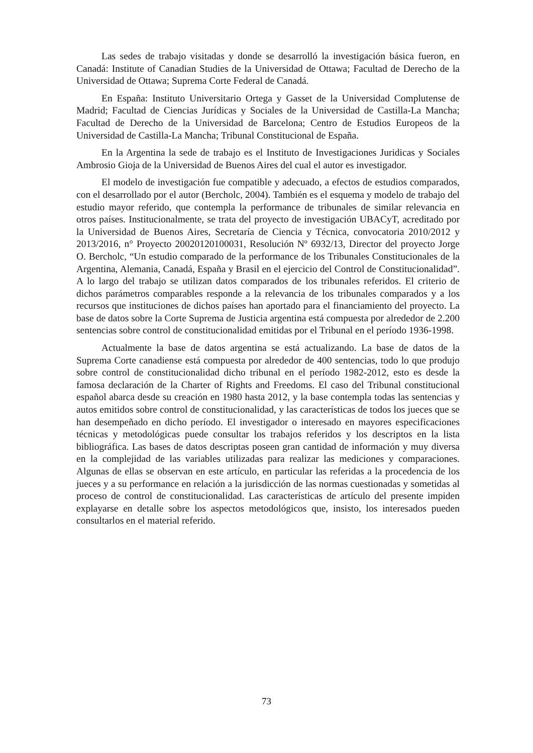Las sedes de trabajo visitadas y donde se desarrolló la investigación básica fueron, en Canadá: Institute of Canadian Studies de la Universidad de Ottawa; Facultad de Derecho de la Universidad de Ottawa; Suprema Corte Federal de Canadá.
En España: Instituto Universitario Ortega y Gasset de la Universidad Complutense de Madrid; Facultad de Ciencias Jurídicas y Sociales de la Universidad de Castilla-La Mancha; Facultad de Derecho de la Universidad de Barcelona; Centro de Estudios Europeos de la Universidad de Castilla-La Mancha; Tribunal Constitucional de España.
En la Argentina la sede de trabajo es el Instituto de Investigaciones Juridicas y Sociales Ambrosio Gioja de la Universidad de Buenos Aires del cual el autor es investigador.
El modelo de investigación fue compatible y adecuado, a efectos de estudios comparados, con el desarrollado por el autor (Bercholc, 2004). También es el esquema y modelo de trabajo del estudio mayor referido, que contempla la performance de tribunales de similar relevancia en otros países. Institucionalmente, se trata del proyecto de investigación UBACyT, acreditado por la Universidad de Buenos Aires, Secretaría de Ciencia y Técnica, convocatoria 2010/2012 y 2013/2016, n° Proyecto 20020120100031, Resolución Nº 6932/13, Director del proyecto Jorge O. Bercholc, “Un estudio comparado de la performance de los Tribunales Constitucionales de la Argentina, Alemania, Canadá, España y Brasil en el ejercicio del Control de Constitucionalidad”. A lo largo del trabajo se utilizan datos comparados de los tribunales referidos. El criterio de dichos parámetros comparables responde a la relevancia de los tribunales comparados y a los recursos que instituciones de dichos países han aportado para el financiamiento del proyecto. La base de datos sobre la Corte Suprema de Justicia argentina está compuesta por alrededor de 2.200 sentencias sobre control de constitucionalidad emitidas por el Tribunal en el período 1936-1998.
Actualmente la base de datos argentina se está actualizando. La base de datos de la Suprema Corte canadiense está compuesta por alrededor de 400 sentencias, todo lo que produjo sobre control de constitucionalidad dicho tribunal en el período 1982-2012, esto es desde la famosa declaración de la Charter of Rights and Freedoms. El caso del Tribunal constitucional español abarca desde su creación en 1980 hasta 2012, y la base contempla todas las sentencias y autos emitidos sobre control de constitucionalidad, y las características de todos los jueces que se han desempeñado en dicho período. El investigador o interesado en mayores especificaciones técnicas y metodológicas puede consultar los trabajos referidos y los descriptos en la lista bibliográfica. Las bases de datos descriptas poseen gran cantidad de información y muy diversa en la complejidad de las variables utilizadas para realizar las mediciones y comparaciones. Algunas de ellas se observan en este artículo, en particular las referidas a la procedencia de los jueces y a su performance en relación a la jurisdicción de las normas cuestionadas y sometidas al proceso de control de constitucionalidad. Las características de artículo del presente impiden explayarse en detalle sobre los aspectos metodológicos que, insisto, los interesados pueden consultarlos en el material referido.
73